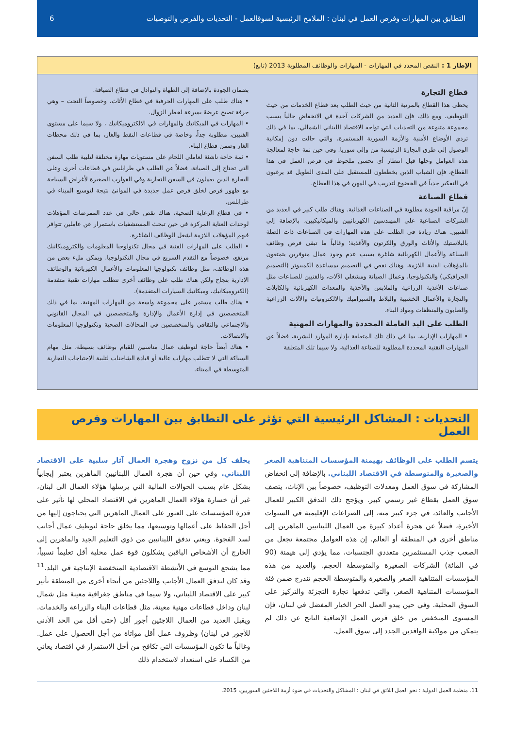التطابق بين المهارات وفرص العمل في لبنان : الملامح الرئيسية لسوقالعمل - التحديات والفرص والتوصيات 6
الإطار 1 : النقص المحدد في المهارات - المهارات والوظائف المطلوبة 2013 (تابع)
قطاع التجارة
يحظى هذا القطاع بالمرتبة الثانية من حيث الطلب بعد قطاع الخدمات من حيث التوظيف. ومع ذلك، فإن العديد من الشركات آخذة في الانخفاض حالياً بسبب مجموعة متنوعة من التحديات التي تواجه الاقتصاد اللبناني الشمالي، بما في ذلك تردي الأوضاع الأمنية والأزمة السورية المستمرة، والتي حالت دون إمكانية الوصول إلى طرق التجارة الرئيسية من وإلى سوريا. وفي حين ثمة حاجة لمعالجة هذه العوامل وحلها قبل انتظار أي تحسن ملحوظ في فرص العمل في هذا القطاع، فإن الشباب الذين يخططون للمستقبل على المدى الطويل قد يرغبون في التفكير جدياً في الخضوع لتدريب في المهن في هذا القطاع.
قطاع الصناعة
إنّ مراقبة الجودة مطلوبة في الصناعات الغذائية. وهناك طلب كبير في العديد من الشركات الصناعية على المهندسين الكهربائيين والميكانيكيين، بالإضافة إلى الفنيين. هناك زيادة في الطلب على هذه المهارات في الصناعات ذات الصلة بالبلاستيك والأثاث والورق والكرتون والأغذية؛ وغالباً ما تبقى فرص وظائف السباكة والأعمال الكهربائية شاغرة بسبب عدم وجود عمال متوفرين يتمتعون بالمؤهلات الفنية اللازمة. وهناك نقص في التصميم بمساعدة الكمبيوتر (التصميم الجرافيكي) والتكنولوجيا، وعمال الصيانة ومشغلي الآلات، والفنيين للصناعات مثل صناعات الأغذية الزراعية والملابس والأحذية والمعدات الكهربائية والكابلات والنجارة والأعمال الخشبية والبلاط والسيراميك والالكترونيات والآلات الزراعية والصابون والمنظفات ومواد البناء.
الطلب على اليد العاملة المحددة والمهارات المهنية
• المهارات الإدارية، بما في ذلك تلك المتعلقة بإدارة الموارد البشرية، فضلاً عن المهارات التقنية المحددة المطلوبة للصناعة الغذائية، ولا سيما تلك المتعلقة
بضمان الجودة بالإضافة إلى الطهاة والنوادل في قطاع الضيافة.
• هناك طلب على المهارات الحرفية في قطاع الأثاث، وخصوصاً النحت – وهي حرفة تصبح عرضةً بسرعة لخطر الزوال.
• المهارات في الميكانيك والمهارات في الالكتروميكانيك ، ولا سيما على مستوى الفنيين، مطلوبة جداً، وخاصة في قطاعات النفط والغاز، بما في ذلك محطات الغاز وضمن قطاع البناء.
• ثمة حاجة ناشئة لعاملي اللحام على مستويات مهارة مختلفة لتلبية طلب السفن التي تحتاج إلى الصيانة، فضلاً عن الطلب في طرابلس في قطاعات أخرى وعلى البحارة الذين يعملون في السفن التجارية وفي القوارب الصغيرة لأغراض السياحة مع ظهور فرص لخلق فرص عمل جديدة في الموانئ نتيجة لتوسيع الميناء في طرابلس.
• في قطاع الرعاية الصحية، هناك نقص حالي في عدد الممرضات المؤهلات لوحدات العناية المركزة في حين تبحث المستشفيات باستمرار عن عاملين تتوافر فيهم المؤهلات اللازمة لشغل الوظائف الشاغرة.
• الطلب على المهارات الفنية في مجال تكنولوجيا المعلومات والكتروميكانيك مرتفع، خصوصاً مع التقدم السريع في مجال التكنولوجيا. ويمكن ملء بعض من هذه الوظائف، مثل وظائف تكنولوجيا المعلومات والأعمال الكهربائية والوظائف الإدارية بنجاح ولكن هناك طلب على وظائف أخرى تتطلب مهارات تقنية متقدمة (الكتروميكانيك، وميكانيك السيارات المتقدمة).
• هناك طلب مستمر على مجموعة واسعة من المهارات المهنية، بما في ذلك المتخصصين في إدارة الأعمال والإدارة والمتخصصين في المجال القانوني والاجتماعي والثقافي والمتخصصين في المجالات الصحية وتكنولوجيا المعلومات والاتصالات.
• هناك أيضاً حاجة لتوظيف عمال مناسبين للقيام بوظائف بسيطة، مثل مهام السباكة التي لا تتطلب مهارات عالية أو قيادة الشاحنات لتلبية الاحتياجات التجارية المتوسطة في الميناء.
التحديات : المشاكل الرئيسية التي تؤثر على التطابق بين المهارات وفرص العمل
يتسم الطلب على الوظائف بهيمنة المؤسسات المتناهية الصغر والصغيرة والمتوسطة في الاقتصاد اللبناني. بالإضافة إلى انخفاض المشاركة في سوق العمل ومعدلات التوظيف، خصوصاً بين الإناث، يتصف سوق العمل بقطاع غير رسمي كبير. ويؤجج ذلك التدفق الكبير للعمال الأجانب والعائد، في جزء كبير منه، إلى الصراعات الإقليمية في السنوات الأخيرة، فضلاً عن هجرة أعداد كبيرة من العمال اللبنانيين الماهرين إلى مناطق أخرى في المنطقة أو العالم. إن هذه العوامل مجتمعة تجعل من الصعب جذب المستثمرين متعددي الجنسيات، مما يؤدي إلى هيمنة (90 في المائة) الشركات الصغيرة والمتوسطة الحجم. والعديد من هذه المؤسسات المتناهية الصغر والصغيرة والمتوسطة الحجم تندرج ضمن فئة المؤسسات المتناهية الصغر، والتي تدفعها تجارة التجزئة والتركيز على السوق المحلية. وفي حين يبدو العمل الحر الخيار المفضل في لبنان، فإن المستوى المنخفض من خلق فرص العمل الإضافية الناتج عن ذلك لم يتمكن من مواكبة الوافدين الجدد إلى سوق العمل.
يخلف كل من نزوح وهجرة العمال آثار سلبية على الاقتصاد اللبناني. وفي حين أن هجرة العمال اللبنانيين الماهرين يعتبر إيجابياً بشكل عام بسبب الحوالات المالية التي يرسلها هؤلاء العمال الى لبنان، غير أن خسارة هؤلاء العمال الماهرين في الاقتصاد المحلي لها تأثير على قدرة المؤسسات على العثور على العمال الماهرين التي يحتاجون إليها من أجل الحفاظ على أعمالها وتوسيعها، مما يخلق حاجة لتوظيف عمال أجانب لسد الفجوة. ويعني تدفق اللبنانيين من ذوي التعليم الجيد والماهرين إلى الخارج أن الأشخاص الباقين يشكلون قوة عمل محلية أقل تعليماً نسبياً، مما يشجع التوسع في الأنشطة الاقتصادية المنخفضة الإنتاجية في البلد.<sup>11</sup> وقد كان لتدفق العمال الأجانب واللاجئين من أنحاء أخرى من المنطقة تأثير كبير على الاقتصاد اللبناني، ولا سيما في مناطق جغرافية معينة مثل شمال لبنان وداخل قطاعات مهنية معينة، مثل قطاعات البناء والزراعة والخدمات. ويقبل العديد من العمال اللاجئين أجور أقل (حتى أقل من الحد الأدنى للأجور في لبنان) وظروف عمل أقل مواتاة من أجل الحصول على عمل. وغالباً ما تكون المؤسسات التي تكافح من أجل الاستمرار في اقتصاد يعاني من الكساد على استعداد لاستخدام ذلك
11. منظمة العمل الدولية : نحو العمل اللائق في لبنان : المشاكل والتحديات في ضوء أزمة اللاجئين السوريين، 2015.